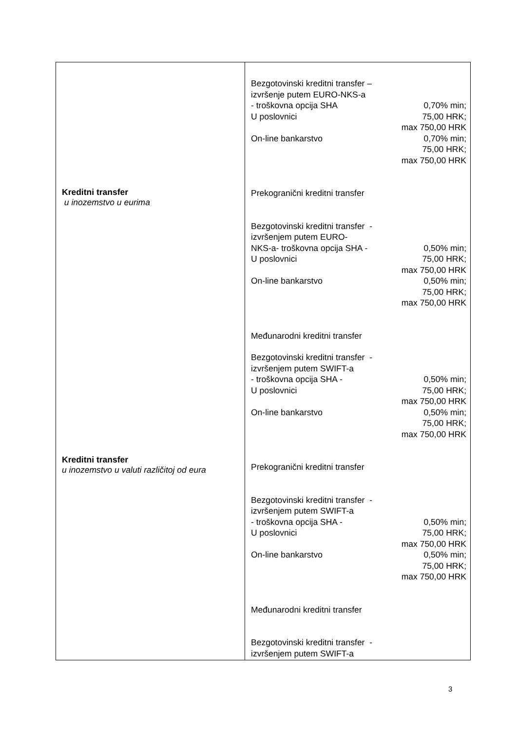| Kreditni transfer u inozemstvo u eurima Kreditni transfer u inozemstvo u valuti različitoj od eura | Bezgotovinski kreditni transfer – izvršenje putem EURO-NKS-a - troškovna opcija SHA U poslovnici 0,70% min; 75,00 HRK; max 750,00 HRK On-line bankarstvo 0,70% min; 75,00 HRK; max 750,00 HRK Prekogranični kreditni transfer Bezgotovinski kreditni transfer - izvršenjem putem EURO- NKS-a- troškovna opcija SHA - U poslovnici 0,50% min; 75,00 HRK; max 750,00 HRK On-line bankarstvo 0,50% min; 75,00 HRK; max 750,00 HRK Međunarodni kreditni transfer Bezgotovinski kreditni transfer - izvršenjem putem SWIFT-a - troškovna opcija SHA - U poslovnici 0,50% min; 75,00 HRK; max 750,00 HRK On-line bankarstvo 0,50% min; 75,00 HRK; max 750,00 HRK Prekogranični kreditni transfer Bezgotovinski kreditni transfer - izvršenjem putem SWIFT-a - troškovna opcija SHA - U poslovnici 0,50% min; 75,00 HRK; max 750,00 HRK On-line bankarstvo 0,50% min; 75,00 HRK; max 750,00 HRK Međunarodni kreditni transfer Bezgotovinski kreditni transfer - izvršenjem putem SWIFT-a |
3